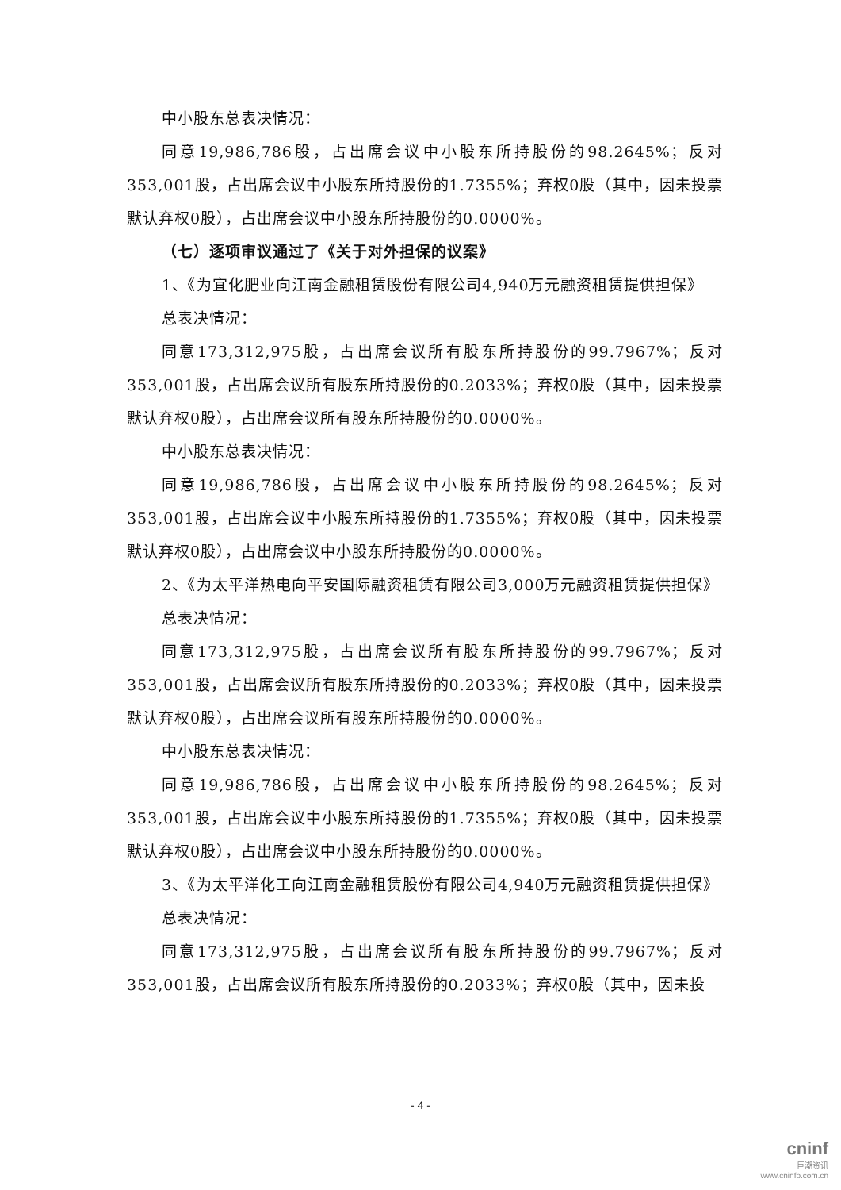中小股东总表决情况：
同意19,986,786股，占出席会议中小股东所持股份的98.2645%；反对353,001股，占出席会议中小股东所持股份的1.7355%；弃权0股（其中，因未投票默认弃权0股），占出席会议中小股东所持股份的0.0000%。
（七）逐项审议通过了《关于对外担保的议案》
1、《为宜化肥业向江南金融租赁股份有限公司4,940万元融资租赁提供担保》
总表决情况：
同意173,312,975股，占出席会议所有股东所持股份的99.7967%；反对353,001股，占出席会议所有股东所持股份的0.2033%；弃权0股（其中，因未投票默认弃权0股），占出席会议所有股东所持股份的0.0000%。
中小股东总表决情况：
同意19,986,786股，占出席会议中小股东所持股份的98.2645%；反对353,001股，占出席会议中小股东所持股份的1.7355%；弃权0股（其中，因未投票默认弃权0股），占出席会议中小股东所持股份的0.0000%。
2、《为太平洋热电向平安国际融资租赁有限公司3,000万元融资租赁提供担保》
总表决情况：
同意173,312,975股，占出席会议所有股东所持股份的99.7967%；反对353,001股，占出席会议所有股东所持股份的0.2033%；弃权0股（其中，因未投票默认弃权0股），占出席会议所有股东所持股份的0.0000%。
中小股东总表决情况：
同意19,986,786股，占出席会议中小股东所持股份的98.2645%；反对353,001股，占出席会议中小股东所持股份的1.7355%；弃权0股（其中，因未投票默认弃权0股），占出席会议中小股东所持股份的0.0000%。
3、《为太平洋化工向江南金融租赁股份有限公司4,940万元融资租赁提供担保》
总表决情况：
同意173,312,975股，占出席会议所有股东所持股份的99.7967%；反对353,001股，占出席会议所有股东所持股份的0.2033%；弃权0股（其中，因未投
- 4 -
cninf
巨潮资讯
www.cninfo.com.cn